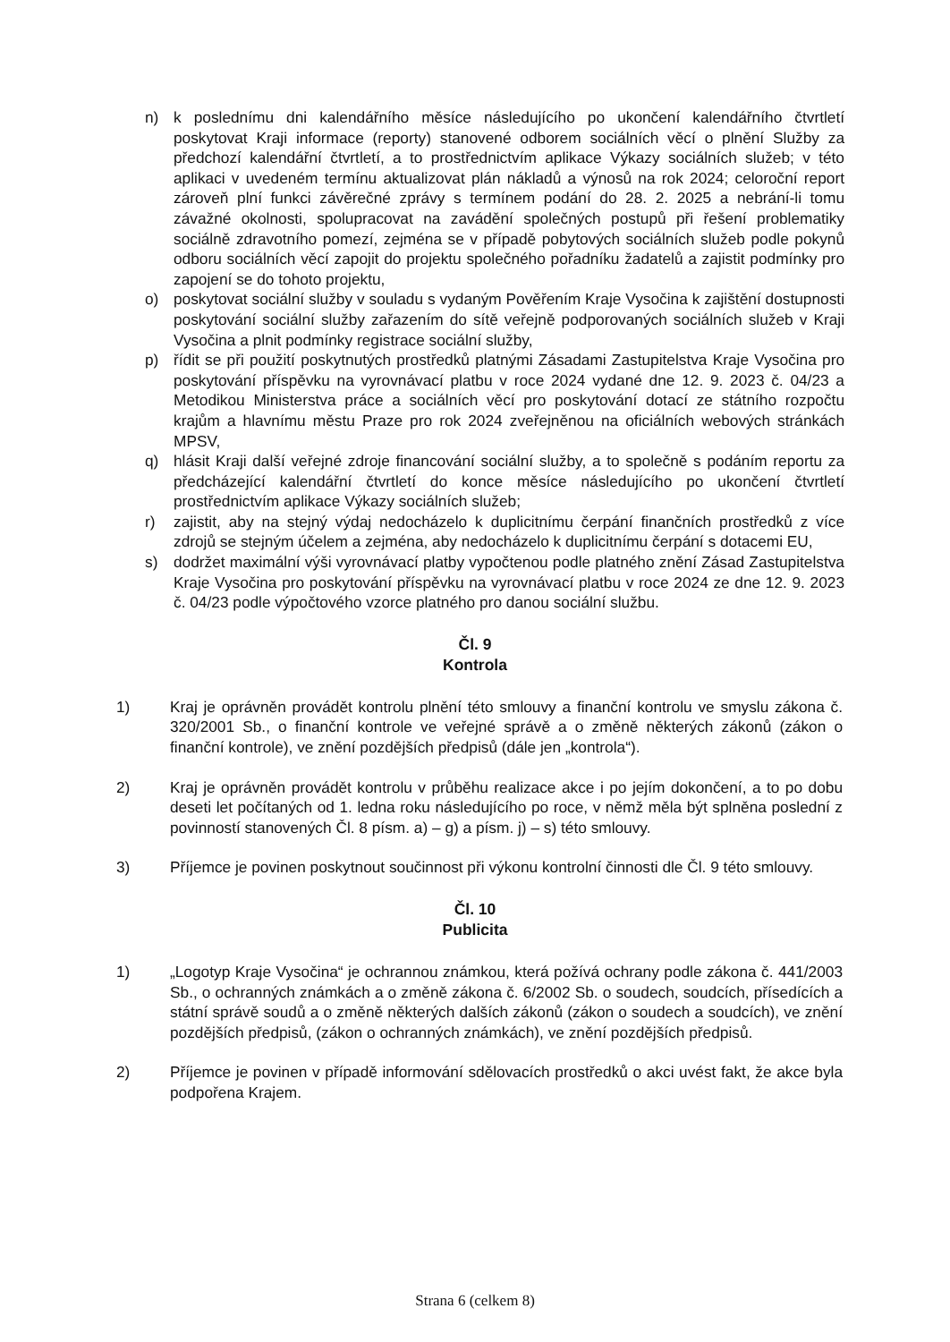n) k poslednímu dni kalendářního měsíce následujícího po ukončení kalendářního čtvrtletí poskytovat Kraji informace (reporty) stanovené odborem sociálních věcí o plnění Služby za předchozí kalendářní čtvrtletí, a to prostřednictvím aplikace Výkazy sociálních služeb; v této aplikaci v uvedeném termínu aktualizovat plán nákladů a výnosů na rok 2024; celoroční report zároveň plní funkci závěrečné zprávy s termínem podání do 28. 2. 2025 a nebrání-li tomu závažné okolnosti, spolupracovat na zavádění společných postupů při řešení problematiky sociálně zdravotního pomezí, zejména se v případě pobytových sociálních služeb podle pokynů odboru sociálních věcí zapojit do projektu společného pořadníku žadatelů a zajistit podmínky pro zapojení se do tohoto projektu,
o) poskytovat sociální služby v souladu s vydaným Pověřením Kraje Vysočina k zajištění dostupnosti poskytování sociální služby zařazením do sítě veřejně podporovaných sociálních služeb v Kraji Vysočina a plnit podmínky registrace sociální služby,
p) řídit se při použití poskytnutých prostředků platnými Zásadami Zastupitelstva Kraje Vysočina pro poskytování příspěvku na vyrovnávací platbu v roce 2024 vydané dne 12. 9. 2023 č. 04/23 a Metodikou Ministerstva práce a sociálních věcí pro poskytování dotací ze státního rozpočtu krajům a hlavnímu městu Praze pro rok 2024 zveřejněnou na oficiálních webových stránkách MPSV,
q) hlásit Kraji další veřejné zdroje financování sociální služby, a to společně s podáním reportu za předcházející kalendářní čtvrtletí do konce měsíce následujícího po ukončení čtvrtletí prostřednictvím aplikace Výkazy sociálních služeb;
r) zajistit, aby na stejný výdaj nedocházelo k duplicitnímu čerpání finančních prostředků z více zdrojů se stejným účelem a zejména, aby nedocházelo k duplicitnímu čerpání s dotacemi EU,
s) dodržet maximální výši vyrovnávací platby vypočtenou podle platného znění Zásad Zastupitelstva Kraje Vysočina pro poskytování příspěvku na vyrovnávací platbu v roce 2024 ze dne 12. 9. 2023 č. 04/23 podle výpočtového vzorce platného pro danou sociální službu.
Čl. 9
Kontrola
1) Kraj je oprávněn provádět kontrolu plnění této smlouvy a finanční kontrolu ve smyslu zákona č. 320/2001 Sb., o finanční kontrole ve veřejné správě a o změně některých zákonů (zákon o finanční kontrole), ve znění pozdějších předpisů (dále jen „kontrola“).
2) Kraj je oprávněn provádět kontrolu v průběhu realizace akce i po jejím dokončení, a to po dobu deseti let počítaných od 1. ledna roku následujícího po roce, v němž měla být splněna poslední z povinností stanovených Čl. 8 písm. a) – g) a písm. j) – s) této smlouvy.
3) Příjemce je povinen poskytnout součinnost při výkonu kontrolní činnosti dle Čl. 9 této smlouvy.
Čl. 10
Publicita
1) „Logotyp Kraje Vysočina“ je ochrannou známkou, která požívá ochrany podle zákona č. 441/2003 Sb., o ochranných známkách a o změně zákona č. 6/2002 Sb. o soudech, soudcích, přísedících a státní správě soudů a o změně některých dalších zákonů (zákon o soudech a soudcích), ve znění pozdějších předpisů, (zákon o ochranných známkách), ve znění pozdějších předpisů.
2) Příjemce je povinen v případě informování sdělovacích prostředků o akci uvést fakt, že akce byla podpořena Krajem.
Strana 6 (celkem 8)